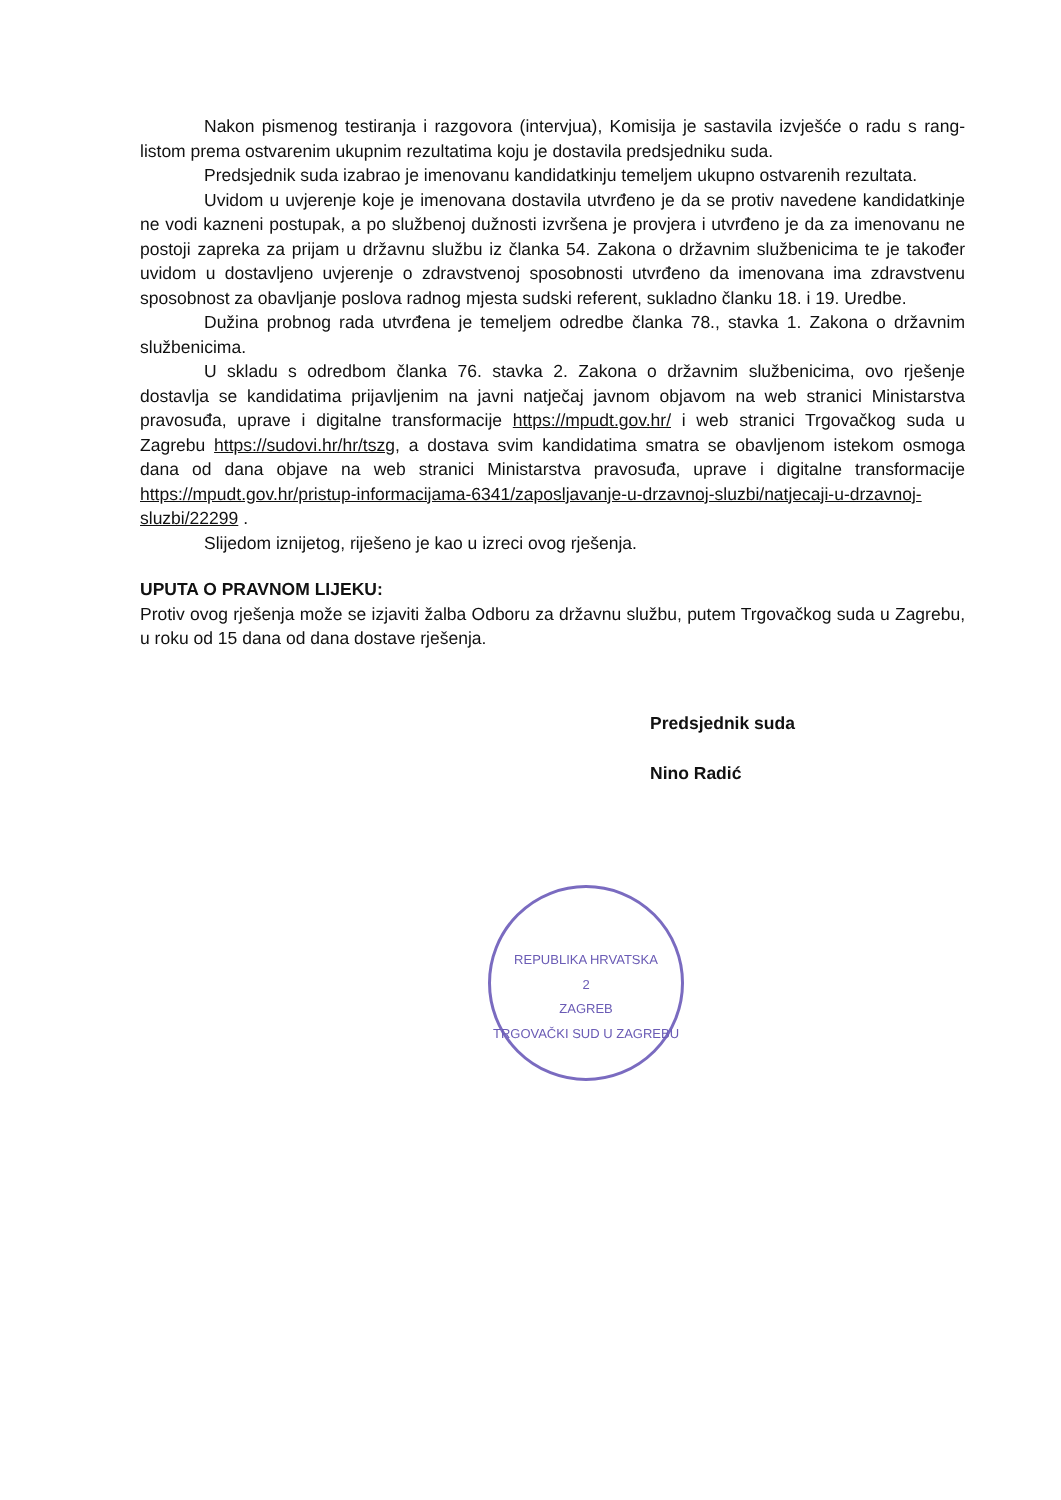Nakon pismenog testiranja i razgovora (intervjua), Komisija je sastavila izvješće o radu s rang-listom prema ostvarenim ukupnim rezultatima koju je dostavila predsjedniku suda.
Predsjednik suda izabrao je imenovanu kandidatkinju temeljem ukupno ostvarenih rezultata.
Uvidom u uvjerenje koje je imenovana dostavila utvrđeno je da se protiv navedene kandidatkinje ne vodi kazneni postupak, a po službenoj dužnosti izvršena je provjera i utvrđeno je da za imenovanu ne postoji zapreka za prijam u državnu službu iz članka 54. Zakona o državnim službenicima te je također uvidom u dostavljeno uvjerenje o zdravstvenoj sposobnosti utvrđeno da imenovana ima zdravstvenu sposobnost za obavljanje poslova radnog mjesta sudski referent, sukladno članku 18. i 19. Uredbe.
Dužina probnog rada utvrđena je temeljem odredbe članka 78., stavka 1. Zakona o državnim službenicima.
U skladu s odredbom članka 76. stavka 2. Zakona o državnim službenicima, ovo rješenje dostavlja se kandidatima prijavljenim na javni natječaj javnom objavom na web stranici Ministarstva pravosuđa, uprave i digitalne transformacije https://mpudt.gov.hr/ i web stranici Trgovačkog suda u Zagrebu https://sudovi.hr/hr/tszg, a dostava svim kandidatima smatra se obavljenom istekom osmoga dana od dana objave na web stranici Ministarstva pravosuđa, uprave i digitalne transformacije https://mpudt.gov.hr/pristup-informacijama-6341/zaposljavanje-u-drzavnoj-sluzbi/natjecaji-u-drzavnoj-sluzbi/22299 .
Slijedom iznijetog, riješeno je kao u izreci ovog rješenja.
UPUTA O PRAVNOM LIJEKU:
Protiv ovog rješenja može se izjaviti žalba Odboru za državnu službu, putem Trgovačkog suda u Zagrebu, u roku od 15 dana od dana dostave rješenja.
Predsjednik suda
Nino Radić
REPUBLIKA HRVATSKA
2
ZAGREB
TRGOVAČKI SUD U ZAGREBU